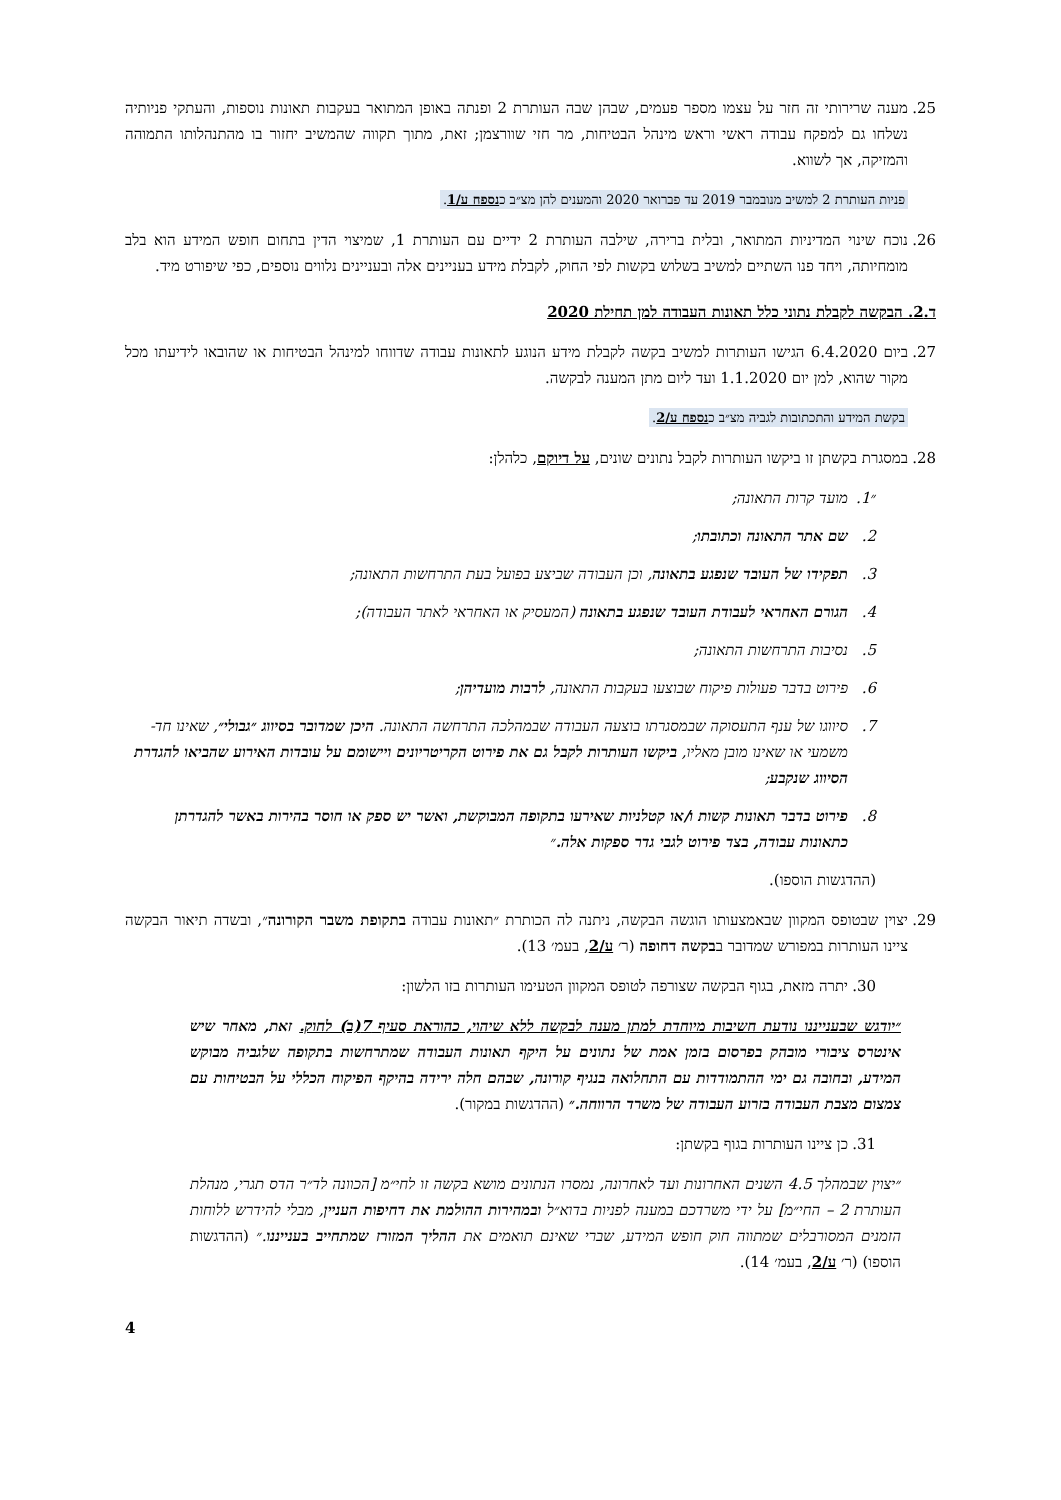25. מענה שרירותי זה חזר על עצמו מספר פעמים, שבהן שבה העותרת 2 ופנתה באופן המתואר בעקבות תאונות נוספות, והעתקי פניותיה נשלחו גם למפקח עבודה ראשי וראש מינהל הבטיחות, מר חזי שוורצמן; זאת, מתוך תקווה שהמשיב יחזור בו מהתנהלותו התמוהה והמזיקה, אך לשווא.
פניות העותרת 2 למשיב מנובמבר 2019 עד פברואר 2020 והמענים להן מצ״ב כנספח ע/1.
26. נוכח שינוי המדיניות המתואר, ובלית ברירה, שילבה העותרת 2 ידיים עם העותרת 1, שמיצוי הדין בתחום חופש המידע הוא בלב מומחיותה, ויחד פנו השתיים למשיב בשלוש בקשות לפי החוק, לקבלת מידע בעניינים אלה ובעניינים נלווים נוספים, כפי שיפורט מיד.
ד.2. הבקשה לקבלת נתוני כלל תאונות העבודה למן תחילת 2020
27. ביום 6.4.2020 הגישו העותרות למשיב בקשה לקבלת מידע הנוגע לתאונות עבודה שדווחו למינהל הבטיחות או שהובאו לידיעתו מכל מקור שהוא, למן יום 1.1.2020 ועד ליום מתן המענה לבקשה.
בקשת המידע והתכתובות לגביה מצ״ב כנספח ע/2.
28. במסגרת בקשתן זו ביקשו העותרות לקבל נתונים שונים, על דיוקם, כלהלן:
״1. מועד קרות התאונה;
2. שם אתר התאונה וכתובתו;
3. תפקידו של העובד שנפגע בתאונה, וכן העבודה שביצע בפועל בעת התרחשות התאונה;
4. הגורם האחראי לעבודת העובד שנפגע בתאונה (המעסיק או האחראי לאתר העבודה);
5. נסיבות התרחשות התאונה;
6. פירוט בדבר פעולות פיקוח שבוצעו בעקבות התאונה, לרבות מועדיהן;
7. סיווגו של ענף התעסוקה שבמסגרתו בוצעה העבודה שבמהלכה התרחשה התאונה. היכן שמדובר בסיווג ״גבולי״, שאינו חד-משמעי או שאינו מובן מאליו, ביקשו העותרות לקבל גם את פירוט הקריטריונים ויישומם על עובדות האירוע שהביאו להגדרת הסיווג שנקבע;
8. פירוט בדבר תאונות קשות ו/או קטלניות שאירעו בתקופה המבוקשת, ואשר יש ספק או חוסר בהירות באשר להגדרתן כתאונות עבודה, בצד פירוט לגבי גדר ספקות אלה.״
(ההדגשות הוספו).
29. יצוין שבטופס המקוון שבאמצעותו הוגשה הבקשה, ניתנה לה הכותרת ״תאונות עבודה בתקופת משבר הקורונה״, ובשדה תיאור הבקשה ציינו העותרות במפורש שמדובר בבקשה דחופה (ר׳ ע/2, בעמ׳ 13).
30. יתרה מזאת, בגוף הבקשה שצורפה לטופס המקוון הטעימו העותרות בזו הלשון:
״יודגש שבענייננו נודעת חשיבות מיוחדת למתן מענה לבקשה ללא שיהוי, כהוראת סעיף 7(ב) לחוק. זאת, מאחר שיש אינטרס ציבורי מובהק בפרסום בזמן אמת של נתונים על היקף תאונות העבודה שמתרחשות בתקופה שלגביה מבוקש המידע, ובחובה גם ימי ההתמודדות עם התחלואה בנגיף קורונה, שבהם חלה ירידה בהיקף הפיקוח הכללי על הבטיחות עם צמצום מצבת העבודה בזרוע העבודה של משרד הרווחה.״ (ההדגשות במקור).
31. כן ציינו העותרות בגוף בקשתן:
״יצוין שבמהלך 4.5 השנים האחרונות ועד לאחרונה, נמסרו הנתונים מושא בקשה זו לחי״מ [הכוונה לד״ר הדס תגרי, מנהלת העותרת 2 – החי״מ] על ידי משרדכם במענה לפניות בדוא״ל ובמהירות ההולמת את דחיפות העניין, מבלי להידרש ללוחות הזמנים המסורבלים שמתווה חוק חופש המידע, שברי שאינם תואמים את ההליך המזורז שמתחייב בענייננו.״ (ההדגשות הוספו) (ר׳ ע/2, בעמ׳ 14).
4